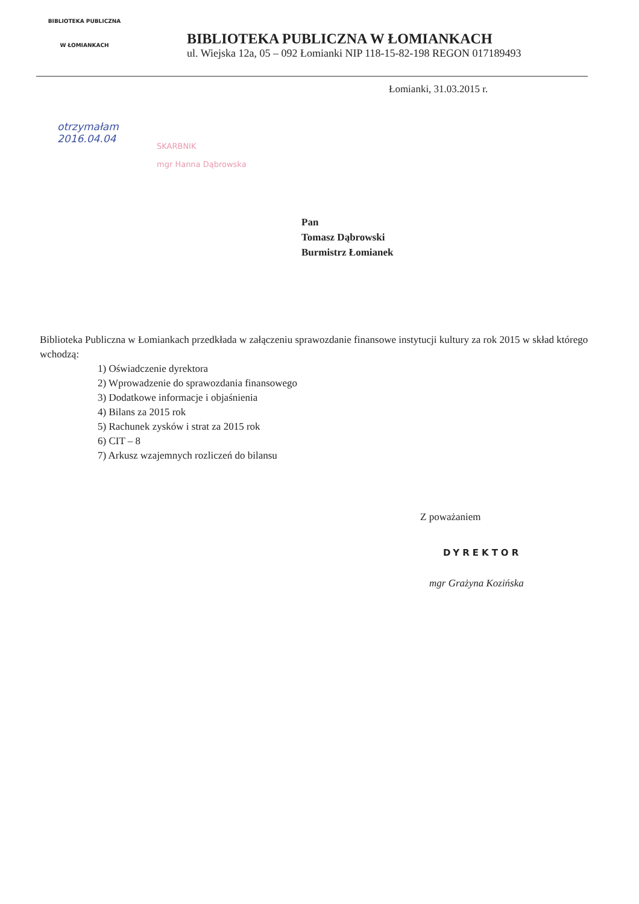BIBLIOTEKA PUBLICZNA
W ŁOMIANKACH
BIBLIOTEKA PUBLICZNA W ŁOMIANKACH
ul. Wiejska 12a, 05 – 092 Łomianki NIP 118-15-82-198 REGON 017189493
Łomianki, 31.03.2015 r.
otrzymałam
2016.04.04
SKARBNIK
mgr Hanna Dąbrowska
Pan
Tomasz Dąbrowski
Burmistrz Łomianek
Biblioteka Publiczna w Łomiankach przedkłada w załączeniu sprawozdanie finansowe instytucji kultury za rok 2015 w skład którego wchodzą:
1) Oświadczenie dyrektora
2) Wprowadzenie do sprawozdania finansowego
3) Dodatkowe informacje i objaśnienia
4) Bilans za 2015 rok
5) Rachunek zysków i strat za 2015 rok
6) CIT – 8
7) Arkusz wzajemnych rozliczeń do bilansu
Z poważaniem
DYREKTOR
mgr Grażyna Kozińska